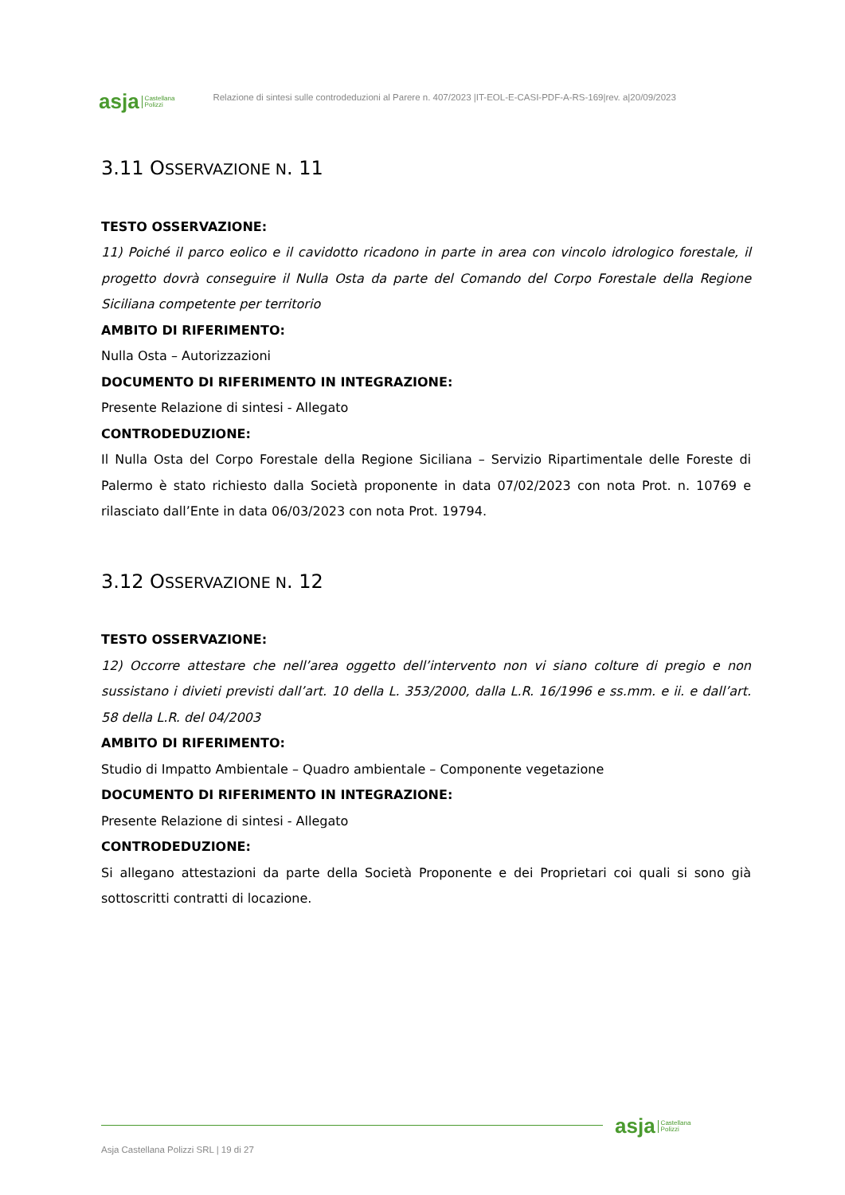asja Castellana
Polizzi
Relazione di sintesi sulle controdeduzioni al Parere n. 407/2023 |IT-EOL-E-CASI-PDF-A-RS-169|rev. a|20/09/2023
3.11 OSSERVAZIONE N. 11
TESTO OSSERVAZIONE:
11) Poiché il parco eolico e il cavidotto ricadono in parte in area con vincolo idrologico forestale, il progetto dovrà conseguire il Nulla Osta da parte del Comando del Corpo Forestale della Regione Siciliana competente per territorio
AMBITO DI RIFERIMENTO:
Nulla Osta – Autorizzazioni
DOCUMENTO DI RIFERIMENTO IN INTEGRAZIONE:
Presente Relazione di sintesi - Allegato
CONTRODEDUZIONE:
Il Nulla Osta del Corpo Forestale della Regione Siciliana – Servizio Ripartimentale delle Foreste di Palermo è stato richiesto dalla Società proponente in data 07/02/2023 con nota Prot. n. 10769 e rilasciato dall’Ente in data 06/03/2023 con nota Prot. 19794.
3.12 OSSERVAZIONE N. 12
TESTO OSSERVAZIONE:
12) Occorre attestare che nell’area oggetto dell’intervento non vi siano colture di pregio e non sussistano i divieti previsti dall’art. 10 della L. 353/2000, dalla L.R. 16/1996 e ss.mm. e ii. e dall’art. 58 della L.R. del 04/2003
AMBITO DI RIFERIMENTO:
Studio di Impatto Ambientale – Quadro ambientale – Componente vegetazione
DOCUMENTO DI RIFERIMENTO IN INTEGRAZIONE:
Presente Relazione di sintesi - Allegato
CONTRODEDUZIONE:
Si allegano attestazioni da parte della Società Proponente e dei Proprietari coi quali si sono già sottoscritti contratti di locazione.
asja Castellana
Polizzi
Asja Castellana Polizzi SRL | 19 di 27